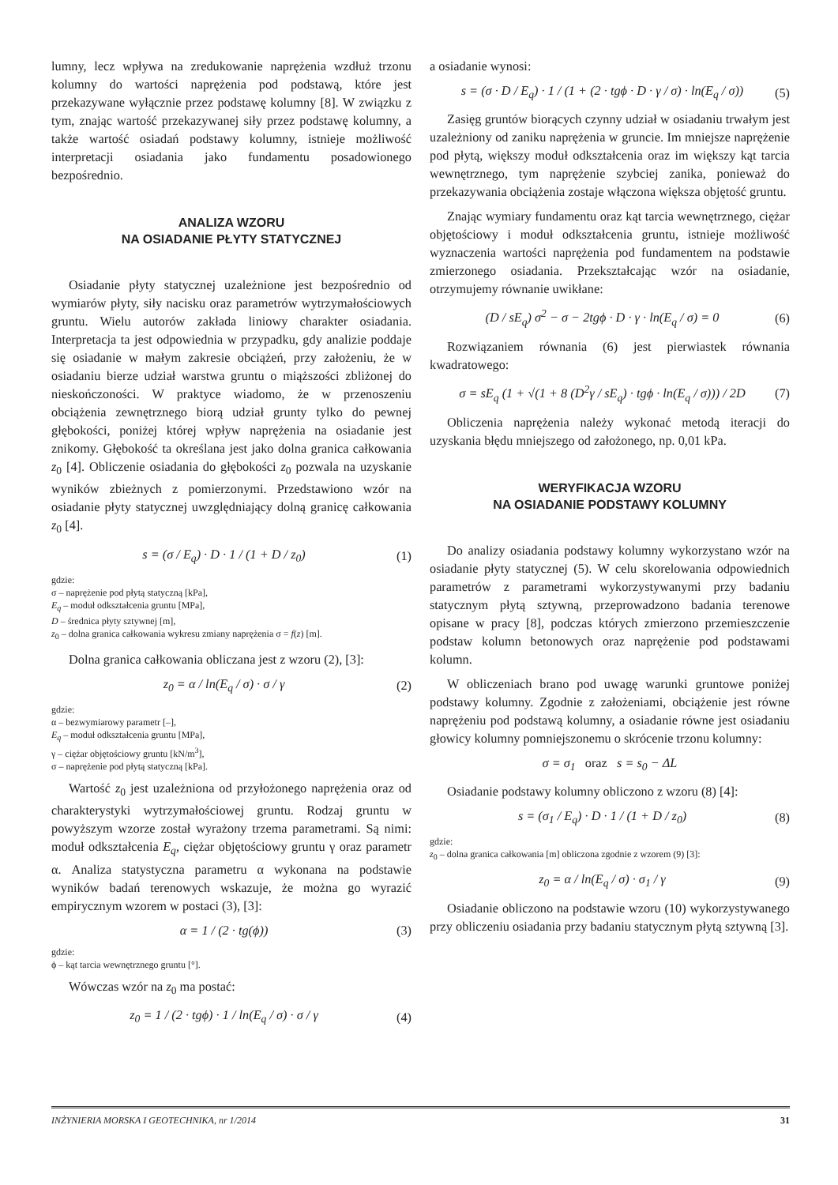lumny, lecz wpływa na zredukowanie naprężenia wzdłuż trzonu kolumny do wartości naprężenia pod podstawą, które jest przekazywane wyłącznie przez podstawę kolumny [8]. W związku z tym, znając wartość przekazywanej siły przez podstawę kolumny, a także wartość osiadań podstawy kolumny, istnieje możliwość interpretacji osiadania jako fundamentu posadowionego bezpośrednio.
ANALIZA WZORU
NA OSIADANIE PŁYTY STATYCZNEJ
Osiadanie płyty statycznej uzależnione jest bezpośrednio od wymiarów płyty, siły nacisku oraz parametrów wytrzymałościowych gruntu. Wielu autorów zakłada liniowy charakter osiadania. Interpretacja ta jest odpowiednia w przypadku, gdy analizie poddaje się osiadanie w małym zakresie obciążeń, przy założeniu, że w osiadaniu bierze udział warstwa gruntu o miąższości zbliżonej do nieskończoności. W praktyce wiadomo, że w przenoszeniu obciążenia zewnętrznego biorą udział grunty tylko do pewnej głębokości, poniżej której wpływ naprężenia na osiadanie jest znikomy. Głębokość ta określana jest jako dolna granica całkowania z<sub>0</sub> [4]. Obliczenie osiadania do głębokości z<sub>0</sub> pozwala na uzyskanie wyników zbieżnych z pomierzonymi. Przedstawiono wzór na osiadanie płyty statycznej uwzględniający dolną granicę całkowania z<sub>0</sub> [4].
s = (σ / E<sub>q</sub>) · D · 1 / (1 + D / z<sub>0</sub>) (1)
gdzie:
σ – naprężenie pod płytą statyczną [kPa],
E<sub>q</sub> – moduł odkształcenia gruntu [MPa],
D – średnica płyty sztywnej [m],
z<sub>0</sub> – dolna granica całkowania wykresu zmiany naprężenia σ = f(z) [m].
Dolna granica całkowania obliczana jest z wzoru (2), [3]:
z<sub>0</sub> = α / ln(E<sub>q</sub> / σ) · σ / γ (2)
gdzie:
α – bezwymiarowy parametr [–],
E<sub>q</sub> – moduł odkształcenia gruntu [MPa],
γ – ciężar objętościowy gruntu [kN/m<sup>3</sup>],
σ – naprężenie pod płytą statyczną [kPa].
Wartość z<sub>0</sub> jest uzależniona od przyłożonego naprężenia oraz od charakterystyki wytrzymałościowej gruntu. Rodzaj gruntu w powyższym wzorze został wyrażony trzema parametrami. Są nimi: moduł odkształcenia E<sub>q</sub>, ciężar objętościowy gruntu γ oraz parametr α. Analiza statystyczna parametru α wykonana na podstawie wyników badań terenowych wskazuje, że można go wyrazić empirycznym wzorem w postaci (3), [3]:
α = 1 / (2 · tg(ϕ)) (3)
gdzie:
ϕ – kąt tarcia wewnętrznego gruntu [°].
Wówczas wzór na z<sub>0</sub> ma postać:
z<sub>0</sub> = 1 / (2 · tgϕ) · 1 / ln(E<sub>q</sub> / σ) · σ / γ (4)
a osiadanie wynosi:
s = (σ · D / E<sub>q</sub>) · 1 / (1 + (2 · tgϕ · D · γ / σ) · ln(E<sub>q</sub> / σ)) (5)
Zasięg gruntów biorących czynny udział w osiadaniu trwałym jest uzależniony od zaniku naprężenia w gruncie. Im mniejsze naprężenie pod płytą, większy moduł odkształcenia oraz im większy kąt tarcia wewnętrznego, tym naprężenie szybciej zanika, ponieważ do przekazywania obciążenia zostaje włączona większa objętość gruntu.
Znając wymiary fundamentu oraz kąt tarcia wewnętrznego, ciężar objętościowy i moduł odkształcenia gruntu, istnieje możliwość wyznaczenia wartości naprężenia pod fundamentem na podstawie zmierzonego osiadania. Przekształcając wzór na osiadanie, otrzymujemy równanie uwikłane:
(D / sE<sub>q</sub>) σ<sup>2</sup> − σ − 2tgϕ · D · γ · ln(E<sub>q</sub> / σ) = 0 (6)
Rozwiązaniem równania (6) jest pierwiastek równania kwadratowego:
σ = sE<sub>q</sub> (1 + √(1 + 8 (D<sup>2</sup>γ / sE<sub>q</sub>) · tgϕ · ln(E<sub>q</sub> / σ))) / 2D (7)
Obliczenia naprężenia należy wykonać metodą iteracji do uzyskania błędu mniejszego od założonego, np. 0,01 kPa.
WERYFIKACJA WZORU
NA OSIADANIE PODSTAWY KOLUMNY
Do analizy osiadania podstawy kolumny wykorzystano wzór na osiadanie płyty statycznej (5). W celu skorelowania odpowiednich parametrów z parametrami wykorzystywanymi przy badaniu statycznym płytą sztywną, przeprowadzono badania terenowe opisane w pracy [8], podczas których zmierzono przemieszczenie podstaw kolumn betonowych oraz naprężenie pod podstawami kolumn.
W obliczeniach brano pod uwagę warunki gruntowe poniżej podstawy kolumny. Zgodnie z założeniami, obciążenie jest równe naprężeniu pod podstawą kolumny, a osiadanie równe jest osiadaniu głowicy kolumny pomniejszonemu o skrócenie trzonu kolumny:
σ = σ<sub>1</sub> oraz s = s<sub>0</sub> − ΔL
Osiadanie podstawy kolumny obliczono z wzoru (8) [4]:
s = (σ<sub>1</sub> / E<sub>q</sub>) · D · 1 / (1 + D / z<sub>0</sub>) (8)
gdzie:
z<sub>0</sub> – dolna granica całkowania [m] obliczona zgodnie z wzorem (9) [3]:
z<sub>0</sub> = α / ln(E<sub>q</sub> / σ) · σ<sub>1</sub> / γ (9)
Osiadanie obliczono na podstawie wzoru (10) wykorzystywanego przy obliczeniu osiadania przy badaniu statycznym płytą sztywną [3].
INŻYNIERIA MORSKA I GEOTECHNIKA, nr 1/2014 31